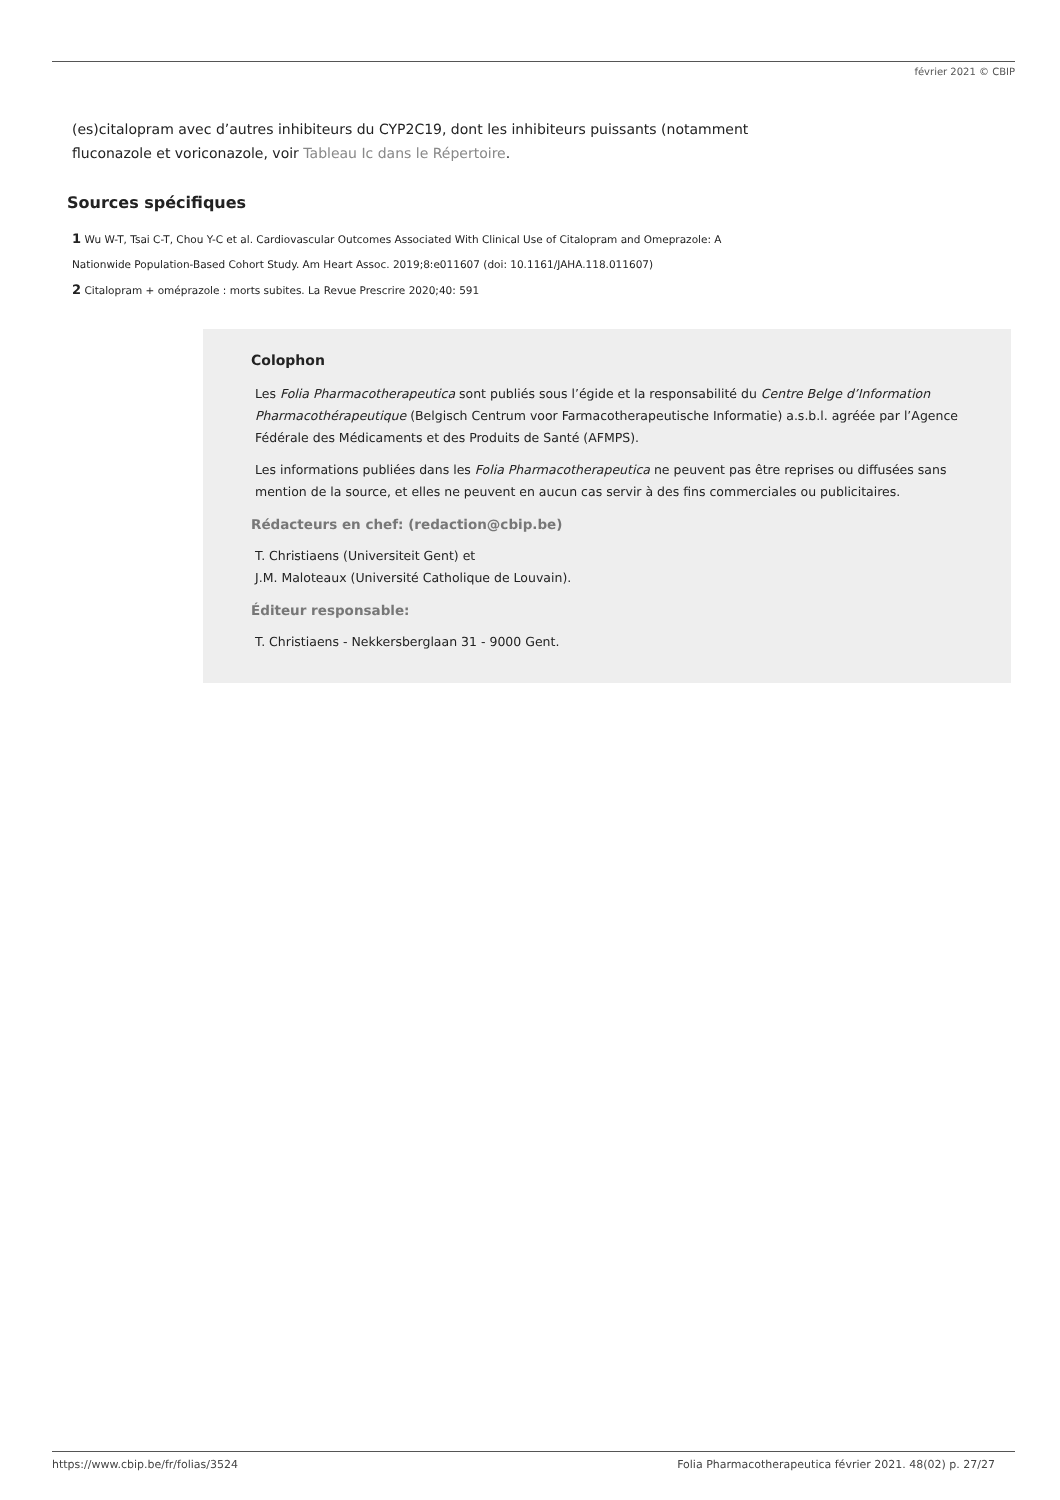février 2021 © CBIP
(es)citalopram avec d’autres inhibiteurs du CYP2C19, dont les inhibiteurs puissants (notamment fluconazole et voriconazole, voir Tableau Ic dans le Répertoire.
Sources spécifiques
1 Wu W-T, Tsai C-T, Chou Y-C et al. Cardiovascular Outcomes Associated With Clinical Use of Citalopram and Omeprazole: A
Nationwide Population-Based Cohort Study. Am Heart Assoc. 2019;8:e011607 (doi: 10.1161/JAHA.118.011607)
2 Citalopram + oméprazole : morts subites. La Revue Prescrire 2020;40: 591
Colophon
Les Folia Pharmacotherapeutica sont publiés sous l’égide et la responsabilité du Centre Belge d’Information Pharmacothérapeutique (Belgisch Centrum voor Farmacotherapeutische Informatie) a.s.b.l. agréée par l’Agence Fédérale des Médicaments et des Produits de Santé (AFMPS).
Les informations publiées dans les Folia Pharmacotherapeutica ne peuvent pas être reprises ou diffusées sans mention de la source, et elles ne peuvent en aucun cas servir à des fins commerciales ou publicitaires.
Rédacteurs en chef: (redaction@cbip.be)
T. Christiaens (Universiteit Gent) et
J.M. Maloteaux (Université Catholique de Louvain).
Éditeur responsable:
T. Christiaens - Nekkersberglaan 31 - 9000 Gent.
https://www.cbip.be/fr/folias/3524 Folia Pharmacotherapeutica février 2021. 48(02) p. 27/27